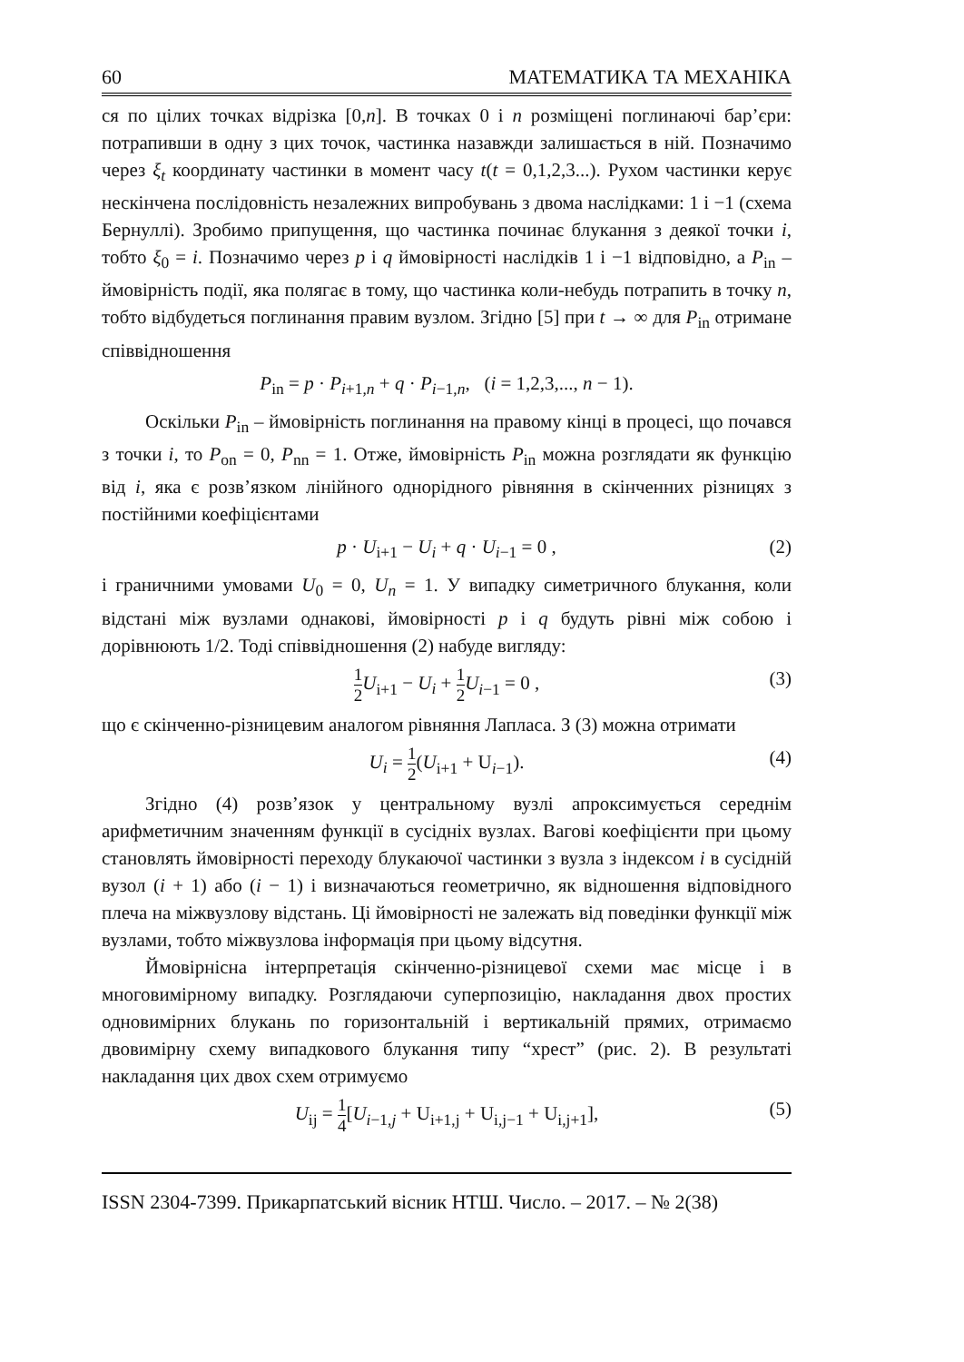60 МАТЕМАТИКА ТА МЕХАНІКА
ся по цілих точках відрізка [0,n]. В точках 0 і n розміщені поглинаючі бар’єри: потрапивши в одну з цих точок, частинка назавжди залишається в ній. Позначимо через ξ<sub>t</sub> координату частинки в момент часу t(t = 0,1,2,3...). Рухом частинки керує нескінчена послідовність незалежних випробувань з двома наслідками: 1 і −1 (схема Бернуллі). Зробимо припущення, що частинка починає блукання з деякої точки i, тобто ξ<sub>0</sub> = i. Позначимо через p і q ймовірності наслідків 1 і −1 відповідно, а P<sub>in</sub> – ймовірність події, яка полягає в тому, що частинка коли-небудь потрапить в точку n, тобто відбудеться поглинання правим вузлом. Згідно [5] при t → ∞ для P<sub>in</sub> отримане співвідношення
P<sub>in</sub> = p · P<sub>i+1,n</sub> + q · P<sub>i−1,n</sub>, (i = 1,2,3,..., n − 1).
Оскільки P<sub>in</sub> – ймовірність поглинання на правому кінці в процесі, що почався з точки i, то P<sub>on</sub> = 0, P<sub>nn</sub> = 1. Отже, ймовірність P<sub>in</sub> можна розглядати як функцію від i, яка є розв’язком лінійного однорідного рівняння в скінченних різницях з постійними коефіцієнтами
p · U<sub>i+1</sub> − U<sub>i</sub> + q · U<sub>i−1</sub> = 0 , (2)
і граничними умовами U<sub>0</sub> = 0, U<sub>n</sub> = 1. У випадку симетричного блукання, коли відстані між вузлами однакові, ймовірності p і q будуть рівні між собою і дорівнюють 1/2. Тоді співвідношення (2) набуде вигляду:
1 2 U<sub>i+1</sub> − U<sub>i</sub> + 1 2 U<sub>i−1</sub> = 0 , (3)
що є скінченно-різницевим аналогом рівняння Лапласа. З (3) можна отримати
U<sub>i</sub> = 1 2(U<sub>i+1</sub> + U<sub>i−1</sub>). (4)
Згідно (4) розв’язок у центральному вузлі апроксимується середнім арифметичним значенням функції в сусідніх вузлах. Вагові коефіцієнти при цьому становлять ймовірності переходу блукаючої частинки з вузла з індексом i в сусідній вузол (i + 1) або (i − 1) і визначаються геометрично, як відношення відповідного плеча на міжвузлову відстань. Ці ймовірності не залежать від поведінки функції між вузлами, тобто міжвузлова інформація при цьому відсутня.
Ймовірнісна інтерпретація скінченно-різницевої схеми має місце і в многовимірному випадку. Розглядаючи суперпозицію, накладання двох простих одновимірних блукань по горизонтальній і вертикальній прямих, отримаємо двовимірну схему випадкового блукання типу “хрест” (рис. 2). В результаті накладання цих двох схем отримуємо
U<sub>ij</sub> = 1 4[U<sub>i−1,j</sub> + U<sub>i+1,j</sub> + U<sub>i,j−1</sub> + U<sub>i,j+1</sub>], (5)
ISSN 2304-7399. Прикарпатський вісник НТШ. Число. – 2017. – № 2(38)